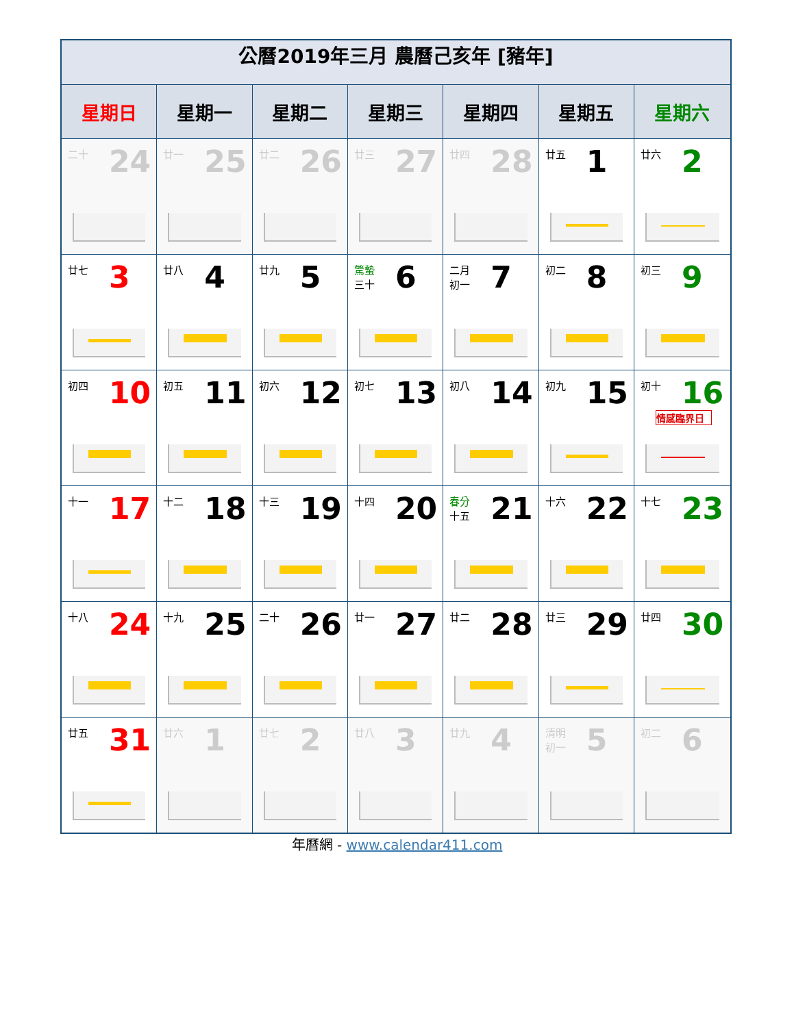| 公曆2019年三月 農曆己亥年 [豬年] | | | | | | |
| 星期日 | 星期一 | 星期二 | 星期三 | 星期四 | 星期五 | 星期六 |
| 二十 24 | 廿一 25 | 廿二 26 | 廿三 27 | 廿四 28 | 廿五 1 | 廿六 2 |
| 廿七 3 | 廿八 4 | 廿九 5 | 驚蟄 三十 6 | 二月 初一 7 | 初二 8 | 初三 9 |
| 初四 10 | 初五 11 | 初六 12 | 初七 13 | 初八 14 | 初九 15 | 初十 16 情感臨界日 |
| 十一 17 | 十二 18 | 十三 19 | 十四 20 | 春分 十五 21 | 十六 22 | 十七 23 |
| 十八 24 | 十九 25 | 二十 26 | 廿一 27 | 廿二 28 | 廿三 29 | 廿四 30 |
| 廿五 31 | 廿六 1 | 廿七 2 | 廿八 3 | 廿九 4 | 清明 初一 5 | 初二 6 |
年曆網 - www.calendar411.com